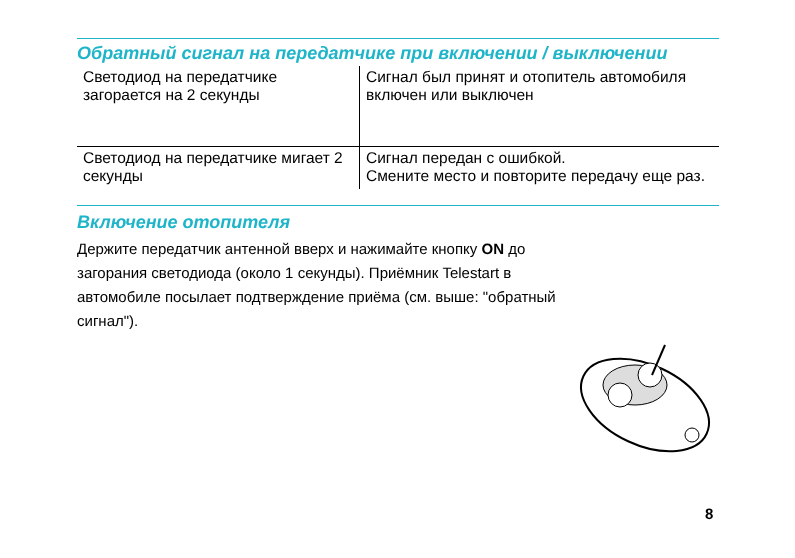Обратный сигнал на передатчике при включении / выключении
| Светодиод на передатчике загорается на 2 секунды | Сигнал был принят и отопитель автомобиля включен или выключен |
| Светодиод на передатчике мигает 2 секунды | Сигнал передан с ошибкой. Смените место и повторите передачу еще раз. |
Включение отопителя
Держите передатчик антенной вверх и нажимайте кнопку ON до загорания светодиода (около 1 секунды). Приёмник Telestart в автомобиле посылает подтверждение приёма (см. выше: "обратный сигнал").
8